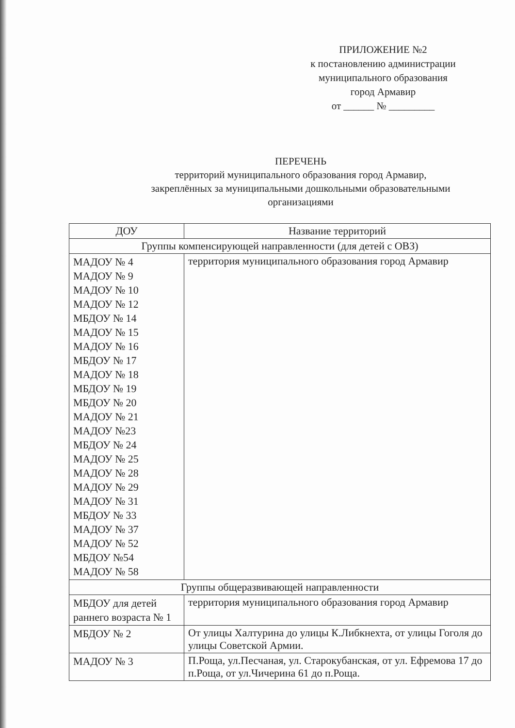ПРИЛОЖЕНИЕ №2
к постановлению администрации
муниципального образования
город Армавир
от ______ № _________
ПЕРЕЧЕНЬ
территорий муниципального образования город Армавир,
закреплённых за муниципальными дошкольными образовательными
организациями
| ДОУ | Название территорий |
| --- | --- |
| Группы компенсирующей направленности (для детей с ОВЗ) | |
| МАДОУ № 4 МАДОУ № 9 МАДОУ № 10 МАДОУ № 12 МБДОУ № 14 МАДОУ № 15 МАДОУ № 16 МБДОУ № 17 МАДОУ № 18 МБДОУ № 19 МБДОУ № 20 МАДОУ № 21 МАДОУ №23 МБДОУ № 24 МАДОУ № 25 МАДОУ № 28 МАДОУ № 29 МАДОУ № 31 МБДОУ № 33 МАДОУ № 37 МАДОУ № 52 МБДОУ №54 МАДОУ № 58 | территория муниципального образования город Армавир |
| Группы общеразвивающей направленности | |
| МБДОУ для детей раннего возраста № 1 | территория муниципального образования город Армавир |
| МБДОУ № 2 | От улицы Халтурина до улицы К.Либкнехта, от улицы Гоголя до улицы Советской Армии. |
| МАДОУ № 3 | П.Роща, ул.Песчаная, ул. Старокубанская, от ул. Ефремова 17 до п.Роща, от ул.Чичерина 61 до п.Роща. |